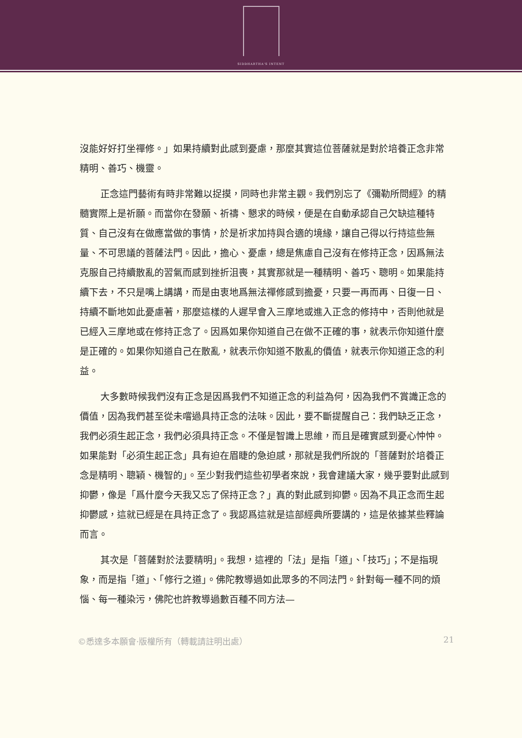SIDDHARTHA'S INTENT
沒能好好打坐禪修。」如果持續對此感到憂慮，那麼其實這位菩薩就是對於培養正念非常精明、善巧、機靈。
正念這門藝術有時非常難以捉摸，同時也非常主觀。我們別忘了《彌勒所問經》的精髓實際上是祈願。而當你在發願、祈禱、懇求的時候，便是在自動承認自己欠缺這種特質、自己沒有在做應當做的事情，於是祈求加持與合適的境緣，讓自己得以行持這些無量、不可思議的菩薩法門。因此，擔心、憂慮，總是焦慮自己沒有在修持正念，因爲無法克服自己持續散亂的習氣而感到挫折沮喪，其實那就是一種精明、善巧、聰明。如果能持續下去，不只是嘴上講講，而是由衷地爲無法禪修感到擔憂，只要一再而再、日復一日、持續不斷地如此憂慮著，那麼這樣的人遲早會入三摩地或進入正念的修持中，否則他就是已經入三摩地或在修持正念了。因爲如果你知道自己在做不正確的事，就表示你知道什麼是正確的。如果你知道自己在散亂，就表示你知道不散亂的價值，就表示你知道正念的利益。
大多數時候我們沒有正念是因爲我們不知道正念的利益為何，因為我們不賞識正念的價值，因為我們甚至從未嚐過具持正念的法味。因此，要不斷提醒自己：我們缺乏正念，我們必須生起正念，我們必須具持正念。不僅是智識上思維，而且是確實感到憂心忡忡。如果能對「必須生起正念」具有迫在眉睫的急迫感，那就是我們所說的「菩薩對於培養正念是精明、聰穎、機智的」。至少對我們這些初學者來說，我會建議大家，幾乎要對此感到抑鬱，像是「爲什麼今天我又忘了保持正念？」真的對此感到抑鬱。因為不具正念而生起抑鬱感，這就已經是在具持正念了。我認爲這就是這部經典所要講的，這是依據某些釋論而言。
其次是「菩薩對於法要精明」。我想，這裡的「法」是指「道」、「技巧」；不是指現象，而是指「道」、「修行之道」。佛陀教導過如此眾多的不同法門。針對每一種不同的煩惱、每一種染污，佛陀也許教導過數百種不同方法—
©悉達多本願會·版權所有（轉載請註明出處） 21